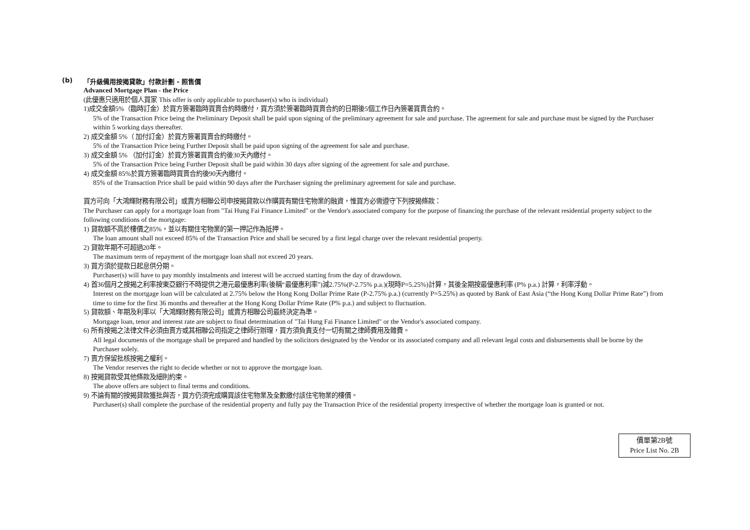(b) 「升級備用按揭貸款」付款計劃 - 照售價
Advanced Mortgage Plan - the Price
(此優惠只適用於個人買家 This offer is only applicable to purchaser(s) who is individual)
1)成交金額5%（臨時訂金）於買方簽署臨時買賣合約時繳付，買方須於簽署臨時買賣合約的日期後5個工作日內簽署買賣合約。
5% of the Transaction Price being the Preliminary Deposit shall be paid upon signing of the preliminary agreement for sale and purchase. The agreement for sale and purchase must be signed by the Purchaser within 5 working days thereafter.
2) 成交金額 5%（ 加付訂金）於買方簽署買賣合約時繳付。
5% of the Transaction Price being Further Deposit shall be paid upon signing of the agreement for sale and purchase.
3) 成交金額 5% （加付訂金）於買方簽署買賣合約後30天內繳付。
5% of the Transaction Price being Further Deposit shall be paid within 30 days after signing of the agreement for sale and purchase.
4) 成交金額 85%於買方簽署臨時買賣合約後90天內繳付。
85% of the Transaction Price shall be paid within 90 days after the Purchaser signing the preliminary agreement for sale and purchase.
買方可向「大鴻輝財務有限公司」或賣方相聯公司申按揭貸款以作購買有關住宅物業的融資，惟買方必需遵守下列按揭條款：
The Purchaser can apply for a mortgage loan from "Tai Hung Fai Finance Limited" or the Vendor's associated company for the purpose of financing the purchase of the relevant residential property subject to the following conditions of the mortgage:
1) 貸款額不高於樓價之85%，並以有關住宅物業的第一押記作為抵押。
The loan amount shall not exceed 85% of the Transaction Price and shall be secured by a first legal charge over the relevant residential property.
2) 貸款年期不可超過20年。
The maximum term of repayment of the mortgage loan shall not exceed 20 years.
3) 買方須於提款日起息供分期。
Purchaser(s) will have to pay monthly instalments and interest will be accrued starting from the day of drawdown.
4) 首36個月之按揭之利率按東亞銀行不時提供之港元最優惠利率(後稱“最優惠利率”)減2.75%(P-2.75% p.a.)(現時P=5.25%)計算，其後全期按最優惠利率 (P% p.a.) 計算，利率浮動。
Interest on the mortgage loan will be calculated at 2.75% below the Hong Kong Dollar Prime Rate (P-2.75% p.a.) (currently P=5.25%) as quoted by Bank of East Asia (“the Hong Kong Dollar Prime Rate”) from time to time for the first 36 months and thereafter at the Hong Kong Dollar Prime Rate (P% p.a.) and subject to fluctuation.
5) 貸款額、年期及利率以「大鴻輝財務有限公司」或賣方相聯公司最終決定為準。
Mortgage loan, tenor and interest rate are subject to final determination of "Tai Hung Fai Finance Limited" or the Vendor's associated company.
6) 所有按揭之法律文件必須由賣方或其相聯公司指定之律師行辦理，買方須負責支付一切有關之律師費用及雜費。
All legal documents of the mortgage shall be prepared and handled by the solicitors designated by the Vendor or its associated company and all relevant legal costs and disbursements shall be borne by the Purchaser solely.
7) 賣方保留批核按揭之權利。
The Vendor reserves the right to decide whether or not to approve the mortgage loan.
8) 按揭貸款受其他條款及細則約束。
The above offers are subject to final terms and conditions.
9) 不論有關的按揭貸款獲批與否，買方仍須完成購買該住宅物業及全數繳付該住宅物業的樓價。
Purchaser(s) shall complete the purchase of the residential property and fully pay the Transaction Price of the residential property irrespective of whether the mortgage loan is granted or not.
價單第2B號
Price List No. 2B